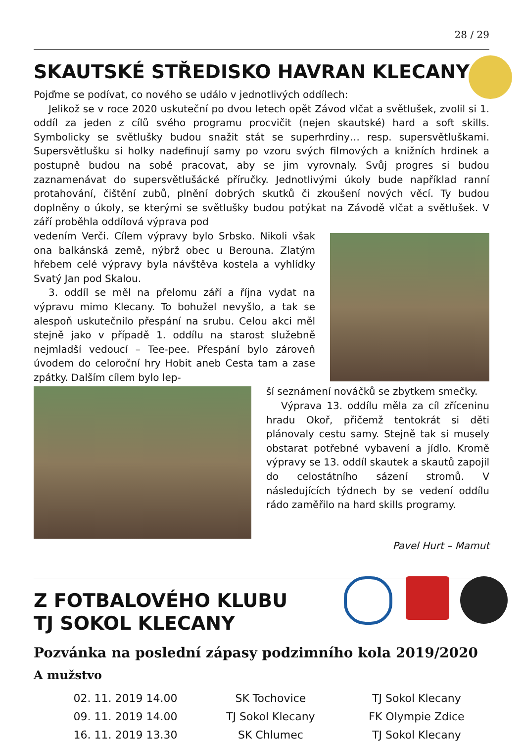28 / 29
SKAUTSKÉ STŘEDISKO HAVRAN KLECANY
Pojďme se podívat, co nového se událo v jednotlivých oddílech:
Jelikož se v roce 2020 uskuteční po dvou letech opět Závod vlčat a světlušek, zvolil si 1. oddíl za jeden z cílů svého programu procvičit (nejen skautské) hard a soft skills. Symbolicky se světlušky budou snažit stát se superhrdiny… resp. supersvětluškami. Supersvětlušku si holky nadefinují samy po vzoru svých filmových a knižních hrdinek a postupně budou na sobě pracovat, aby se jim vyrovnaly. Svůj progres si budou zaznamenávat do supersvětlušácké příručky. Jednotlivými úkoly bude například ranní protahování, čištění zubů, plnění dobrých skutků či zkoušení nových věcí. Ty budou doplněny o úkoly, se kterými se světlušky budou potýkat na Závodě vlčat a světlušek. V září proběhla oddílová výprava pod
vedením Verči. Cílem výpravy bylo Srbsko. Nikoli však ona balkánská země, nýbrž obec u Berouna. Zlatým hřebem celé výpravy byla návštěva kostela a vyhlídky Svatý Jan pod Skalou.
3. oddíl se měl na přelomu září a října vydat na výpravu mimo Klecany. To bohužel nevyšlo, a tak se alespoň uskutečnilo přespání na srubu. Celou akci měl stejně jako v případě 1. oddílu na starost služebně nejmladší vedoucí – Tee-pee. Přespání bylo zároveň úvodem do celoroční hry Hobit aneb Cesta tam a zase zpátky. Dalším cílem bylo lep-
ší seznámení nováčků se zbytkem smečky.
Výprava 13. oddílu měla za cíl zříceninu hradu Okoř, přičemž tentokrát si děti plánovaly cestu samy. Stejně tak si musely obstarat potřebné vybavení a jídlo. Kromě výpravy se 13. oddíl skautek a skautů zapojil do celostátního sázení stromů. V následujících týdnech by se vedení oddílu rádo zaměřilo na hard skills programy.
Pavel Hurt – Mamut
Z FOTBALOVÉHO KLUBU
TJ SOKOL KLECANY
Pozvánka na poslední zápasy podzimního kola 2019/2020
A mužstvo
| 02. 11. 2019 14.00 | SK Tochovice | TJ Sokol Klecany |
| 09. 11. 2019 14.00 | TJ Sokol Klecany | FK Olympie Zdice |
| 16. 11. 2019 13.30 | SK Chlumec | TJ Sokol Klecany |